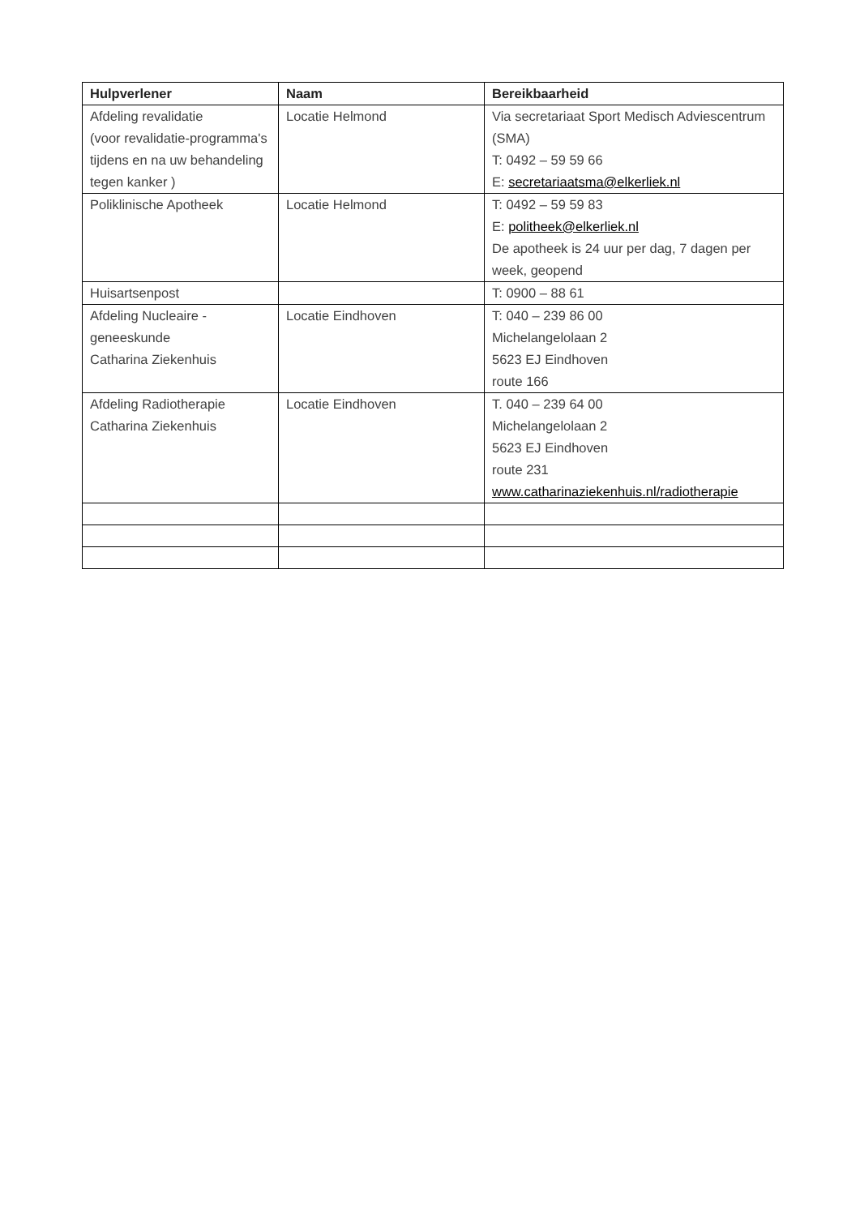| Hulpverlener | Naam | Bereikbaarheid |
| --- | --- | --- |
| Afdeling revalidatie (voor revalidatie-programma's tijdens en na uw behandeling tegen kanker ) | Locatie Helmond | Via secretariaat Sport Medisch Adviescentrum (SMA) T: 0492 – 59 59 66 E: secretariaatsma@elkerliek.nl |
| Poliklinische Apotheek | Locatie Helmond | T: 0492 – 59 59 83 E: politheek@elkerliek.nl De apotheek is 24 uur per dag, 7 dagen per week, geopend |
| Huisartsenpost | | T: 0900 – 88 61 |
| Afdeling Nucleaire - geneeskunde Catharina Ziekenhuis | Locatie Eindhoven | T: 040 – 239 86 00 Michelangelolaan 2 5623 EJ Eindhoven route 166 |
| Afdeling Radiotherapie Catharina Ziekenhuis | Locatie Eindhoven | T. 040 – 239 64 00 Michelangelolaan 2 5623 EJ Eindhoven route 231 www.catharinaziekenhuis.nl/radiotherapie |